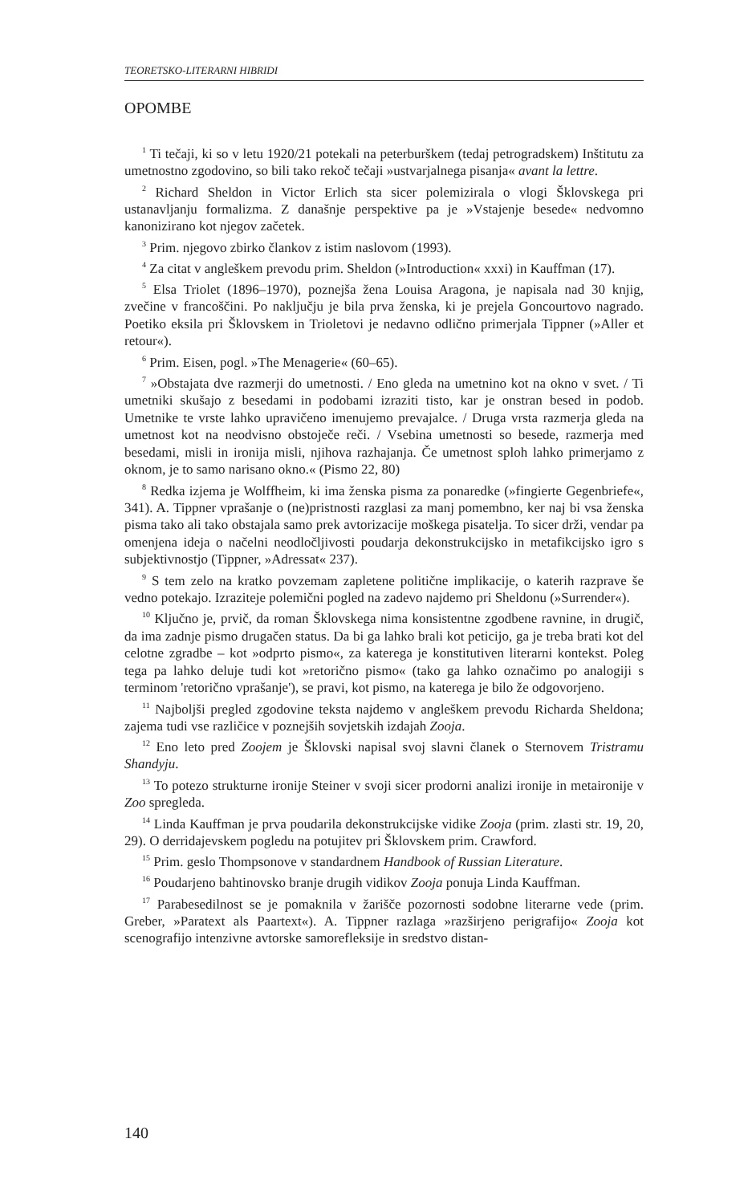TEORETSKO-LITERARNI HIBRIDI
OPOMBE
<sup>1</sup> Ti tečaji, ki so v letu 1920/21 potekali na peterburškem (tedaj petrogradskem) Inštitutu za umetnostno zgodovino, so bili tako rekoč tečaji »ustvarjalnega pisanja« avant la lettre.
<sup>2</sup> Richard Sheldon in Victor Erlich sta sicer polemizirala o vlogi Šklovskega pri ustanavljanju formalizma. Z današnje perspektive pa je »Vstajenje besede« nedvomno kanonizirano kot njegov začetek.
<sup>3</sup> Prim. njegovo zbirko člankov z istim naslovom (1993).
<sup>4</sup> Za citat v angleškem prevodu prim. Sheldon (»Introduction« xxxi) in Kauffman (17).
<sup>5</sup> Elsa Triolet (1896–1970), poznejša žena Louisa Aragona, je napisala nad 30 knjig, zvečine v francoščini. Po naključju je bila prva ženska, ki je prejela Goncourtovo nagrado. Poetiko eksila pri Šklovskem in Trioletovi je nedavno odlično primerjala Tippner (»Aller et retour«).
<sup>6</sup> Prim. Eisen, pogl. »The Menagerie« (60–65).
<sup>7</sup> »Obstajata dve razmerji do umetnosti. / Eno gleda na umetnino kot na okno v svet. / Ti umetniki skušajo z besedami in podobami izraziti tisto, kar je onstran besed in podob. Umetnike te vrste lahko upravičeno imenujemo prevajalce. / Druga vrsta razmerja gleda na umetnost kot na neodvisno obstoječe reči. / Vsebina umetnosti so besede, razmerja med besedami, misli in ironija misli, njihova razhajanja. Če umetnost sploh lahko primerjamo z oknom, je to samo narisano okno.« (Pismo 22, 80)
<sup>8</sup> Redka izjema je Wolffheim, ki ima ženska pisma za ponaredke (»fingierte Gegenbriefe«, 341). A. Tippner vprašanje o (ne)pristnosti razglasi za manj pomembno, ker naj bi vsa ženska pisma tako ali tako obstajala samo prek avtorizacije moškega pisatelja. To sicer drži, vendar pa omenjena ideja o načelni neodločljivosti poudarja dekonstrukcijsko in metafikcijsko igro s subjektivnostjo (Tippner, »Adressat« 237).
<sup>9</sup> S tem zelo na kratko povzemam zapletene politične implikacije, o katerih razprave še vedno potekajo. Izraziteje polemični pogled na zadevo najdemo pri Sheldonu (»Surrender«).
<sup>10</sup> Ključno je, prvič, da roman Šklovskega nima konsistentne zgodbene ravnine, in drugič, da ima zadnje pismo drugačen status. Da bi ga lahko brali kot peticijo, ga je treba brati kot del celotne zgradbe – kot »odprto pismo«, za katerega je konstitutiven literarni kontekst. Poleg tega pa lahko deluje tudi kot »retorično pismo« (tako ga lahko označimo po analogiji s terminom 'retorično vprašanje'), se pravi, kot pismo, na katerega je bilo že odgovorjeno.
<sup>11</sup> Najboljši pregled zgodovine teksta najdemo v angleškem prevodu Richarda Sheldona; zajema tudi vse različice v poznejših sovjetskih izdajah Zooja.
<sup>12</sup> Eno leto pred Zoojem je Šklovski napisal svoj slavni članek o Sternovem Tristramu Shandyju.
<sup>13</sup> To potezo strukturne ironije Steiner v svoji sicer prodorni analizi ironije in metaironije v Zoo spregleda.
<sup>14</sup> Linda Kauffman je prva poudarila dekonstrukcijske vidike Zooja (prim. zlasti str. 19, 20, 29). O derridajevskem pogledu na potujitev pri Šklovskem prim. Crawford.
<sup>15</sup> Prim. geslo Thompsonove v standardnem Handbook of Russian Literature.
<sup>16</sup> Poudarjeno bahtinovsko branje drugih vidikov Zooja ponuja Linda Kauffman.
<sup>17</sup> Parabesedilnost se je pomaknila v žarišče pozornosti sodobne literarne vede (prim. Greber, »Paratext als Paartext«). A. Tippner razlaga »razširjeno perigrafijo« Zooja kot scenografijo intenzivne avtorske samorefleksije in sredstvo distan-
140